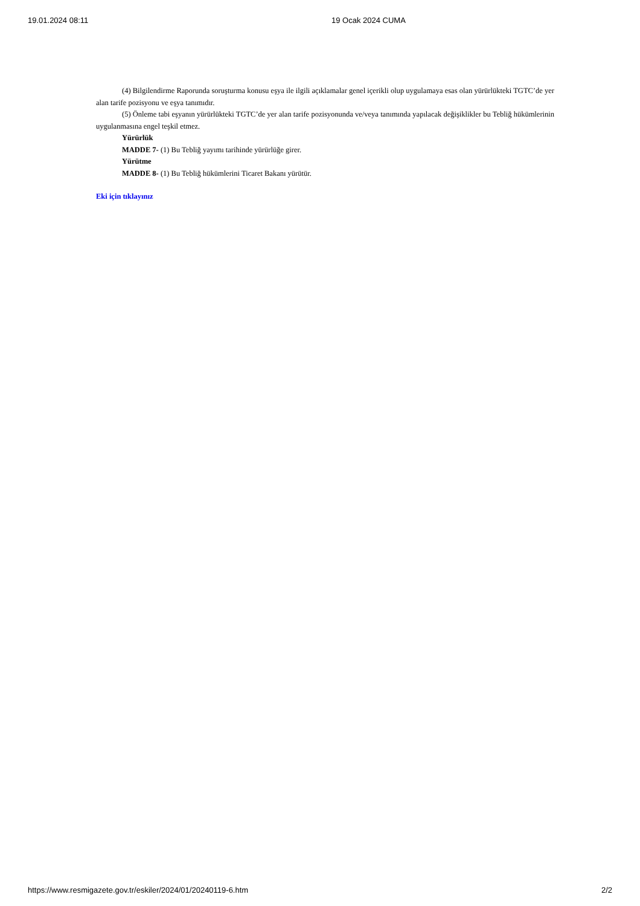19.01.2024 08:11 19 Ocak 2024 CUMA
(4) Bilgilendirme Raporunda soruşturma konusu eşya ile ilgili açıklamalar genel içerikli olup uygulamaya esas olan yürürlükteki TGTC’de yer alan tarife pozisyonu ve eşya tanımıdır.
(5) Önleme tabi eşyanın yürürlükteki TGTC’de yer alan tarife pozisyonunda ve/veya tanımında yapılacak değişiklikler bu Tebliğ hükümlerinin uygulanmasına engel teşkil etmez.
Yürürlük
MADDE 7- (1) Bu Tebliğ yayımı tarihinde yürürlüğe girer.
Yürütme
MADDE 8- (1) Bu Tebliğ hükümlerini Ticaret Bakanı yürütür.
Eki için tıklayınız
https://www.resmigazete.gov.tr/eskiler/2024/01/20240119-6.htm 2/2